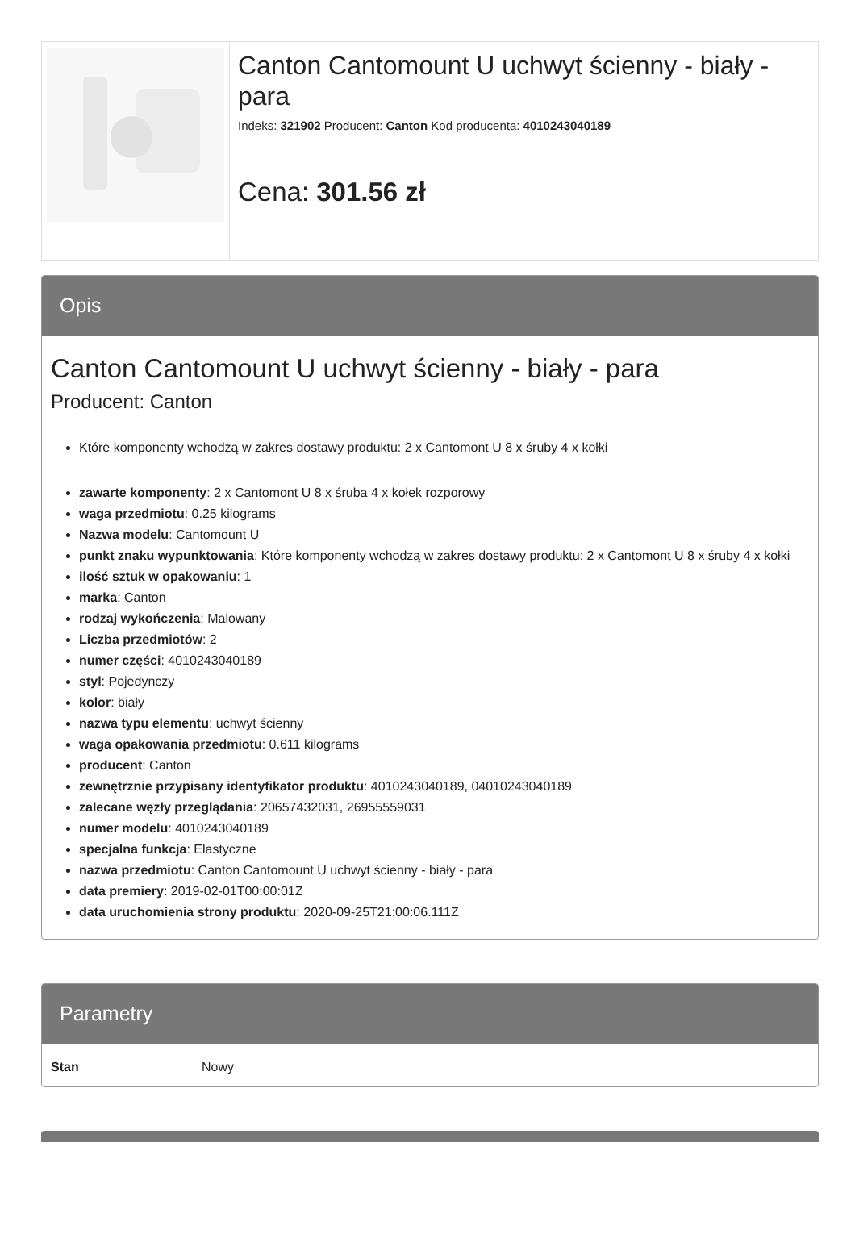Canton Cantomount U uchwyt ścienny - biały - para
Indeks: 321902 Producent: Canton Kod producenta: 4010243040189
Cena: 301.56 zł
Opis
Canton Cantomount U uchwyt ścienny - biały - para
Producent: Canton
Które komponenty wchodzą w zakres dostawy produktu: 2 x Cantomont U 8 x śruby 4 x kołki
zawarte komponenty: 2 x Cantomont U 8 x śruba 4 x kołek rozporowy
waga przedmiotu: 0.25 kilograms
Nazwa modelu: Cantomount U
punkt znaku wypunktowania: Które komponenty wchodzą w zakres dostawy produktu: 2 x Cantomont U 8 x śruby 4 x kołki
ilość sztuk w opakowaniu: 1
marka: Canton
rodzaj wykończenia: Malowany
Liczba przedmiotów: 2
numer części: 4010243040189
styl: Pojedynczy
kolor: biały
nazwa typu elementu: uchwyt ścienny
waga opakowania przedmiotu: 0.611 kilograms
producent: Canton
zewnętrznie przypisany identyfikator produktu: 4010243040189, 04010243040189
zalecane węzły przeglądania: 20657432031, 26955559031
numer modelu: 4010243040189
specjalna funkcja: Elastyczne
nazwa przedmiotu: Canton Cantomount U uchwyt ścienny - biały - para
data premiery: 2019-02-01T00:00:01Z
data uruchomienia strony produktu: 2020-09-25T21:00:06.111Z
Parametry
| Stan | Nowy |